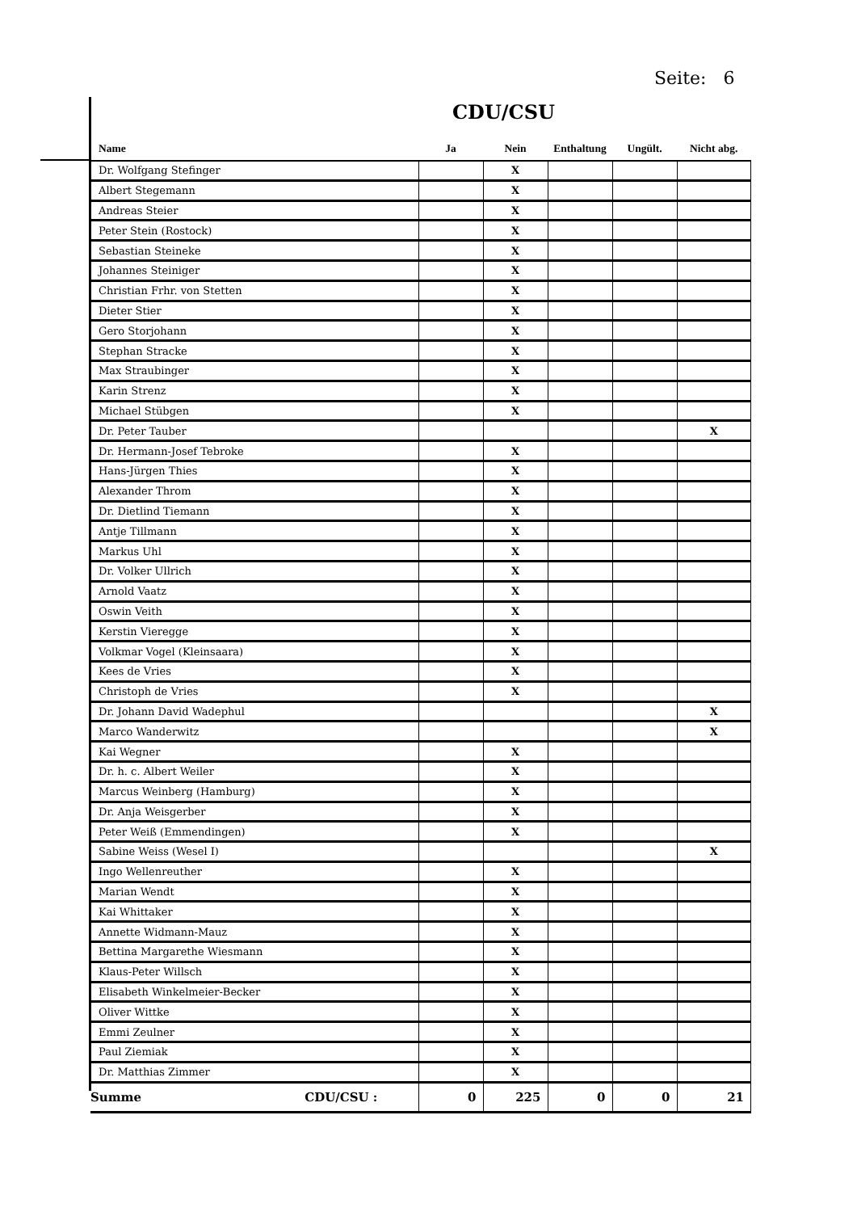Seite: 6
CDU/CSU
| Name | Ja | Nein | Enthaltung | Ungült. | Nicht abg. |
| --- | --- | --- | --- | --- | --- |
| Dr. Wolfgang Stefinger | | X | | | |
| Albert Stegemann | | X | | | |
| Andreas Steier | | X | | | |
| Peter Stein (Rostock) | | X | | | |
| Sebastian Steineke | | X | | | |
| Johannes Steiniger | | X | | | |
| Christian Frhr. von Stetten | | X | | | |
| Dieter Stier | | X | | | |
| Gero Storjohann | | X | | | |
| Stephan Stracke | | X | | | |
| Max Straubinger | | X | | | |
| Karin Strenz | | X | | | |
| Michael Stübgen | | X | | | |
| Dr. Peter Tauber | | | | | X |
| Dr. Hermann-Josef Tebroke | | X | | | |
| Hans-Jürgen Thies | | X | | | |
| Alexander Throm | | X | | | |
| Dr. Dietlind Tiemann | | X | | | |
| Antje Tillmann | | X | | | |
| Markus Uhl | | X | | | |
| Dr. Volker Ullrich | | X | | | |
| Arnold Vaatz | | X | | | |
| Oswin Veith | | X | | | |
| Kerstin Vieregge | | X | | | |
| Volkmar Vogel (Kleinsaara) | | X | | | |
| Kees de Vries | | X | | | |
| Christoph de Vries | | X | | | |
| Dr. Johann David Wadephul | | | | | X |
| Marco Wanderwitz | | | | | X |
| Kai Wegner | | X | | | |
| Dr. h. c. Albert Weiler | | X | | | |
| Marcus Weinberg (Hamburg) | | X | | | |
| Dr. Anja Weisgerber | | X | | | |
| Peter Weiß (Emmendingen) | | X | | | |
| Sabine Weiss (Wesel I) | | | | | X |
| Ingo Wellenreuther | | X | | | |
| Marian Wendt | | X | | | |
| Kai Whittaker | | X | | | |
| Annette Widmann-Mauz | | X | | | |
| Bettina Margarethe Wiesmann | | X | | | |
| Klaus-Peter Willsch | | X | | | |
| Elisabeth Winkelmeier-Becker | | X | | | |
| Oliver Wittke | | X | | | |
| Emmi Zeulner | | X | | | |
| Paul Ziemiak | | X | | | |
| Dr. Matthias Zimmer | | X | | | |
| Summe CDU/CSU : | 0 | 225 | 0 | 0 | 21 |